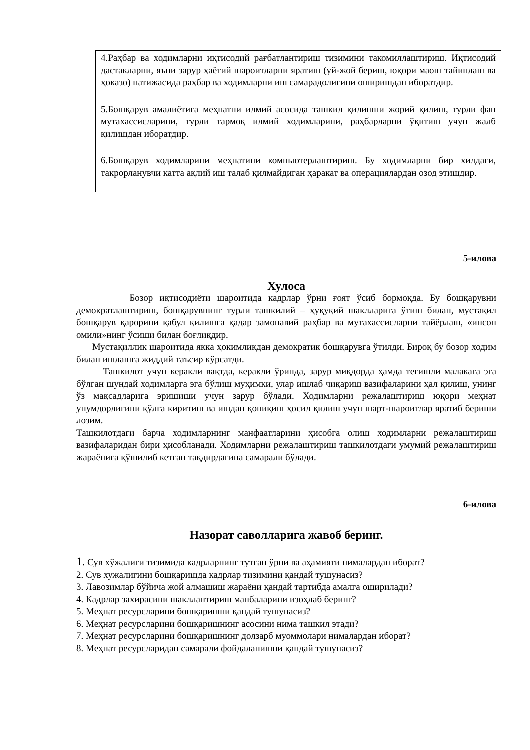| 4.Раҳбар ва ходимларни иқтисодий рағбатлантириш тизимини такомиллаштириш. Иқтисодий дастакларни, яъни зарур ҳаётий шароитларни яратиш (уй-жой бериш, юқори маош тайинлаш ва ҳоказо) натижасида раҳбар ва ходимларни иш самарадолигини оширишдан иборатдир. |
| 5.Бошқарув амалиётига меҳнатни илмий асосида ташкил қилишни жорий қилиш, турли фан мутахассисларини, турли тармоқ илмий ходимларини, раҳбарларни ўқитиш учун жалб қилишдан иборатдир. |
| 6.Бошқарув ходимларини меҳнатини компьютерлаштириш. Бу ходимларни бир хилдаги, такрорланувчи катта ақлий иш талаб қилмайдиган ҳаракат ва операциялардан озод этишдир. |
5-илова
Хулоса
Бозор иқтисодиёти шароитида кадрлар ўрни ғоят ўсиб бормоқда. Бу бошқарувни демократлаштириш, бошқарувнинг турли ташкилий – ҳуқуқий шаклларига ўтиш билан, мустақил бошқарув қарорини қабул қилишга қадар замонавий раҳбар ва мутахассисларни тайёрлаш, «инсон омили»нинг ўсиши билан боғлиқдир.
Мустақиллик шароитида якка ҳокимликдан демократик бошқарувга ўтилди. Бироқ бу бозор ходим билан ишлашга жиддий таъсир кўрсатди.
Ташкилот учун керакли вақтда, керакли ўринда, зарур миқдорда ҳамда тегишли малакага эга бўлган шундай ходимларга эга бўлиш муҳимки, улар ишлаб чиқариш вазифаларини ҳал қилиш, унинг ўз мақсадларига эришиши учун зарур бўлади. Ходимларни режалаштириш юқори меҳнат унумдорлигини қўлга киритиш ва ишдан қониқиш ҳосил қилиш учун шарт-шароитлар яратиб бериши лозим.
Ташкилотдаги барча ходимларнинг манфаатларини ҳисобга олиш ходимларни режалаштириш вазифаларидан бири ҳисобланади. Ходимларни режалаштириш ташкилотдаги умумий режалаштириш жараёнига қўшилиб кетган тақдирдагина самарали бўлади.
6-илова
Назорат саволларига жавоб беринг.
1. Сув хўжалиги тизимида кадрларнинг тутган ўрни ва аҳамияти нималардан иборат?
2. Сув хужалигини бошқаришда кадрлар тизимини қандай тушунасиз?
3. Лавозимлар бўйича жой алмашиш жараёни қандай тартибда амалга оширилади?
4. Кадрлар захирасини шакллантириш манбаларини изоҳлаб беринг?
5. Меҳнат ресурсларини бошқаришни қандай тушунасиз?
6. Меҳнат ресурсларини бошқаришнинг асосини нима ташкил этади?
7. Меҳнат ресурсларини бошқаришнинг долзарб муоммолари нималардан иборат?
8. Меҳнат ресурсларидан самарали фойдаланишни қандай тушунасиз?